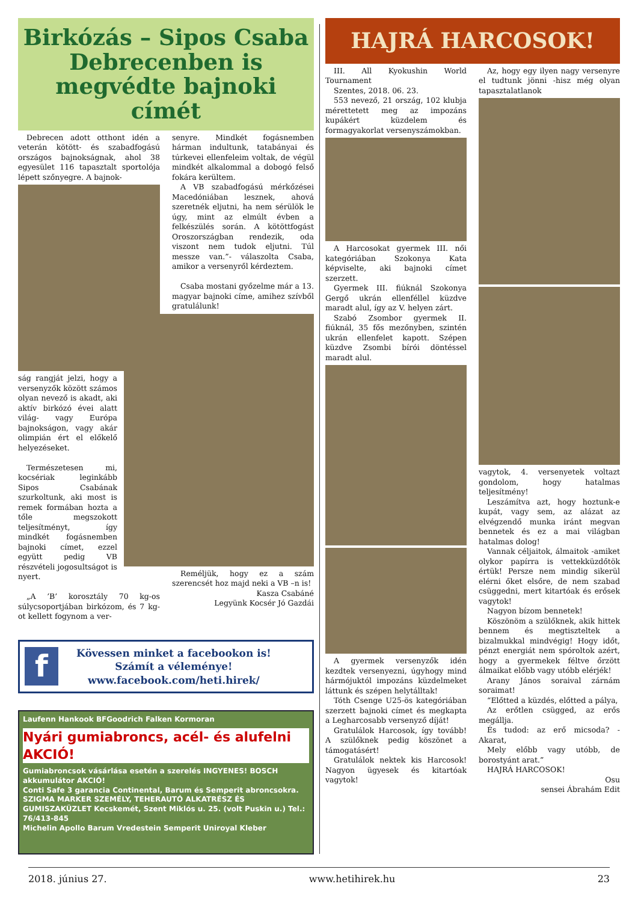Birkózás – Sipos Csaba Debrecenben is megvédte bajnoki címét
Debrecen adott otthont idén a veterán kötött- és szabadfogású országos bajnokságnak, ahol 38 egyesület 116 tapasztalt sportolója lépett szőnyegre. A bajnok-
ság rangját jelzi, hogy a versenyzők között számos olyan nevező is akadt, aki aktív birkózó évei alatt világ- vagy Európa bajnokságon, vagy akár olimpián ért el előkelő helyezéseket.
Természetesen mi, kocsériak leginkább Sipos Csabának szurkoltunk, aki most is remek formában hozta a tőle megszokott teljesítményt, így mindkét fogásnemben bajnoki címet, ezzel együtt pedig VB részvételi jogosultságot is nyert.
„A ’B’ korosztály 70 kg-os súlycsoportjában birkózom, és 7 kg-ot kellett fogynom a ver-
senyre. Mindkét fogásnemben hárman indultunk, tatabányai és túrkevei ellenfeleim voltak, de végül mindkét alkalommal a dobogó felső fokára kerültem.
A VB szabadfogású mérkőzései Macedóniában lesznek, ahová szeretnék eljutni, ha nem sérülök le úgy, mint az elmúlt évben a felkészülés során. A kötöttfogást Oroszországban rendezik, oda viszont nem tudok eljutni. Túl messze van.”- válaszolta Csaba, amikor a versenyről kérdeztem.
Csaba mostani győzelme már a 13. magyar bajnoki címe, amihez szívből gratulálunk!
Reméljük, hogy ez a szám szerencsét hoz majd neki a VB –n is!
Kasza Csabáné
Legyünk Kocsér Jó Gazdái
f
Kövessen minket a facebookon is!
Számít a véleménye!
www.facebook.com/heti.hirek/
Laufenn Hankook BFGoodrich Falken Kormoran
Nyári gumiabroncs, acél- és alufelni AKCIÓ!
Gumiabroncsok vásárlása esetén a szerelés INGYENES! BOSCH akkumulátor AKCIÓ!
Conti Safe 3 garancia Continental, Barum és Semperit abroncsokra.
SZIGMA MARKER SZEMÉLY, TEHERAUTÓ ALKATRÉSZ ÉS GUMISZAKÜZLET Kecskemét, Szent Miklós u. 25. (volt Puskin u.) Tel.: 76/413-845
Michelin Apollo Barum Vredestein Semperit Uniroyal Kleber
HAJRÁ HARCOSOK!
III. All Kyokushin World Tournament
Szentes, 2018. 06. 23.
553 nevező, 21 ország, 102 klubja mérettetett meg az impozáns kupákért küzdelem és formagyakorlat versenyszámokban.
A Harcosokat gyermek III. női kategóriában Szokonya Kata képviselte, aki bajnoki címet szerzett.
Gyermek III. fiúknál Szokonya Gergő ukrán ellenféllel küzdve maradt alul, így az V. helyen zárt.
Szabó Zsombor gyermek II. fiúknál, 35 fős mezőnyben, szintén ukrán ellenfelet kapott. Szépen küzdve Zsombi bírói döntéssel maradt alul.
A gyermek versenyzők idén kezdtek versenyezni, úgyhogy mind hármójuktól impozáns küzdelmeket láttunk és szépen helytálltak!
Tóth Csenge U25-ös kategóriában szerzett bajnoki címet és megkapta a Legharcosabb versenyző díját!
Gratulálok Harcosok, így tovább! A szülőknek pedig köszönet a támogatásért!
Gratulálok nektek kis Harcosok! Nagyon ügyesek és kitartóak vagytok!
Az, hogy egy ilyen nagy versenyre el tudtunk jönni -hisz még olyan tapasztalatlanok
vagytok, 4. versenyetek voltazt gondolom, hogy hatalmas teljesítmény!
Leszámítva azt, hogy hoztunk-e kupát, vagy sem, az alázat az elvégzendő munka iránt megvan bennetek és ez a mai világban hatalmas dolog!
Vannak céljaitok, álmaitok -amiket olykor papírra is vettekküzdőtök értük! Persze nem mindig sikerül elérni őket elsőre, de nem szabad csüggedni, mert kitartóak és erősek vagytok!
Nagyon bízom bennetek!
Köszönöm a szülőknek, akik hittek bennem és megtiszteltek a bizalmukkal mindvégig! Hogy időt, pénzt energiát nem spóroltok azért, hogy a gyermekek féltve őrzött álmaikat előbb vagy utóbb elérjék!
Arany János soraival zárnám soraimat!
“Előtted a küzdés, előtted a pálya,
Az erőtlen csügged, az erős megállja.
És tudod: az erő micsoda? - Akarat,
Mely előbb vagy utóbb, de borostyánt arat.”
HAJRÁ HARCOSOK!
Osu
sensei Ábrahám Edit
2018. június 27. www.hetihirek.hu 23